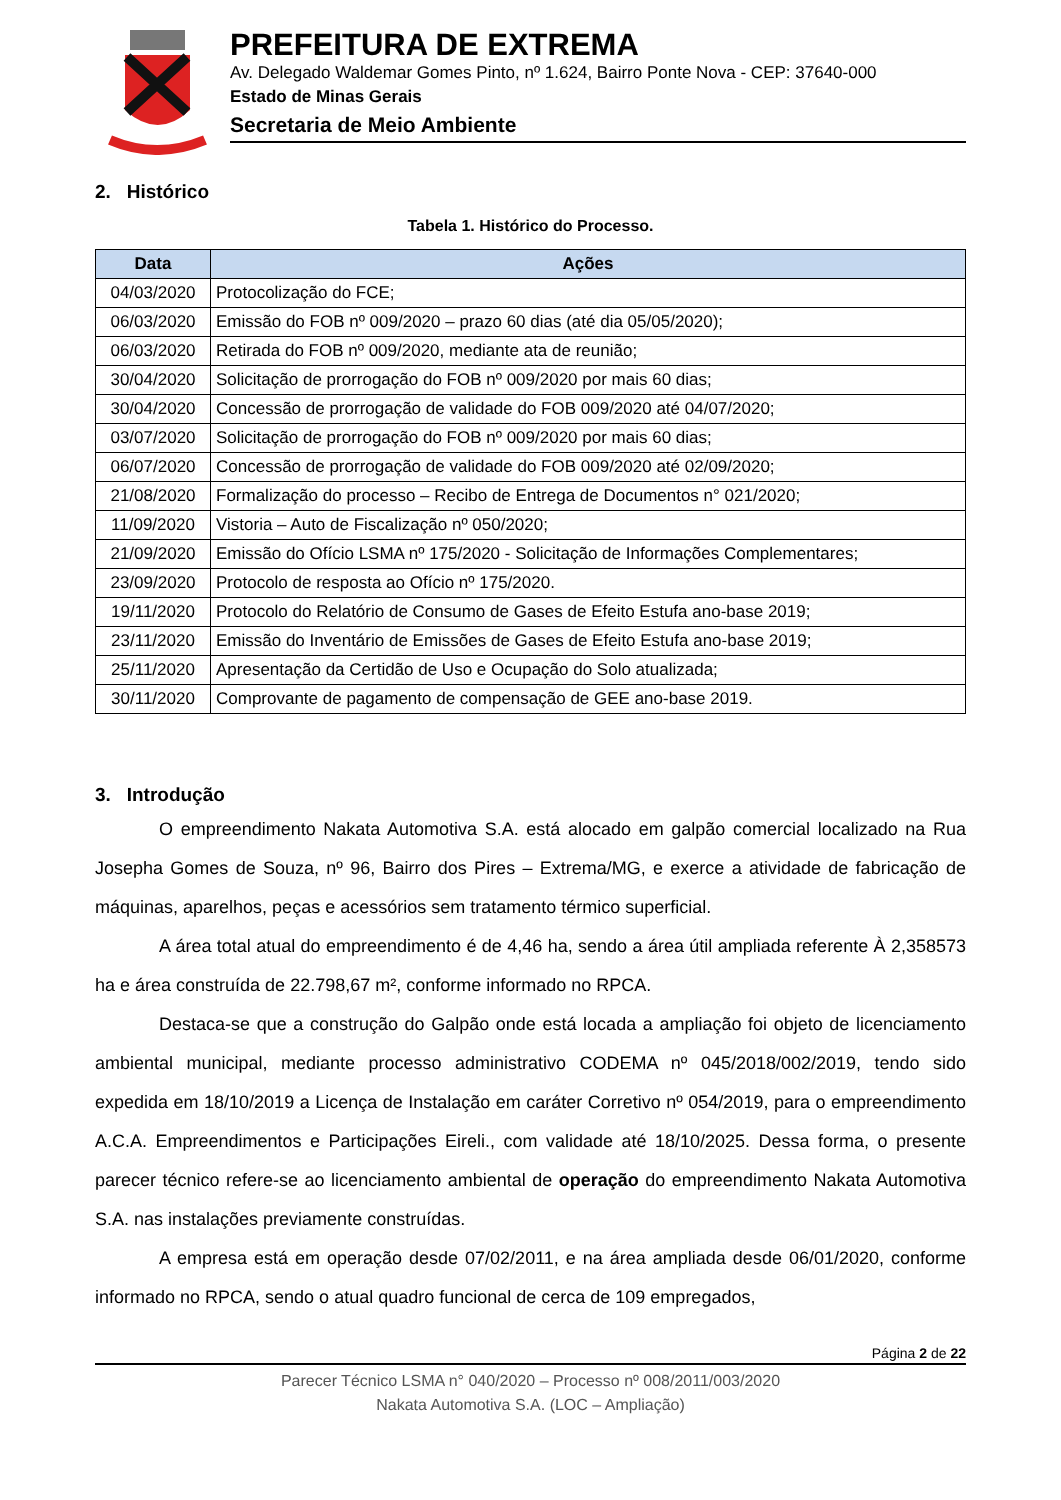PREFEITURA DE EXTREMA
Av. Delegado Waldemar Gomes Pinto, nº 1.624, Bairro Ponte Nova - CEP: 37640-000
Estado de Minas Gerais
Secretaria de Meio Ambiente
2. Histórico
Tabela 1. Histórico do Processo.
| Data | Ações |
| --- | --- |
| 04/03/2020 | Protocolização do FCE; |
| 06/03/2020 | Emissão do FOB nº 009/2020 – prazo 60 dias (até dia 05/05/2020); |
| 06/03/2020 | Retirada do FOB nº 009/2020, mediante ata de reunião; |
| 30/04/2020 | Solicitação de prorrogação do FOB nº 009/2020 por mais 60 dias; |
| 30/04/2020 | Concessão de prorrogação de validade do FOB 009/2020 até 04/07/2020; |
| 03/07/2020 | Solicitação de prorrogação do FOB nº 009/2020 por mais 60 dias; |
| 06/07/2020 | Concessão de prorrogação de validade do FOB 009/2020 até 02/09/2020; |
| 21/08/2020 | Formalização do processo – Recibo de Entrega de Documentos n° 021/2020; |
| 11/09/2020 | Vistoria – Auto de Fiscalização nº 050/2020; |
| 21/09/2020 | Emissão do Ofício LSMA nº 175/2020 - Solicitação de Informações Complementares; |
| 23/09/2020 | Protocolo de resposta ao Ofício nº 175/2020. |
| 19/11/2020 | Protocolo do Relatório de Consumo de Gases de Efeito Estufa ano-base 2019; |
| 23/11/2020 | Emissão do Inventário de Emissões de Gases de Efeito Estufa ano-base 2019; |
| 25/11/2020 | Apresentação da Certidão de Uso e Ocupação do Solo atualizada; |
| 30/11/2020 | Comprovante de pagamento de compensação de GEE ano-base 2019. |
3. Introdução
O empreendimento Nakata Automotiva S.A. está alocado em galpão comercial localizado na Rua Josepha Gomes de Souza, nº 96, Bairro dos Pires – Extrema/MG, e exerce a atividade de fabricação de máquinas, aparelhos, peças e acessórios sem tratamento térmico superficial.
A área total atual do empreendimento é de 4,46 ha, sendo a área útil ampliada referente À 2,358573 ha e área construída de 22.798,67 m², conforme informado no RPCA.
Destaca-se que a construção do Galpão onde está locada a ampliação foi objeto de licenciamento ambiental municipal, mediante processo administrativo CODEMA nº 045/2018/002/2019, tendo sido expedida em 18/10/2019 a Licença de Instalação em caráter Corretivo nº 054/2019, para o empreendimento A.C.A. Empreendimentos e Participações Eireli., com validade até 18/10/2025. Dessa forma, o presente parecer técnico refere-se ao licenciamento ambiental de operação do empreendimento Nakata Automotiva S.A. nas instalações previamente construídas.
A empresa está em operação desde 07/02/2011, e na área ampliada desde 06/01/2020, conforme informado no RPCA, sendo o atual quadro funcional de cerca de 109 empregados,
Página 2 de 22
Parecer Técnico LSMA n° 040/2020 – Processo nº 008/2011/003/2020
Nakata Automotiva S.A. (LOC – Ampliação)